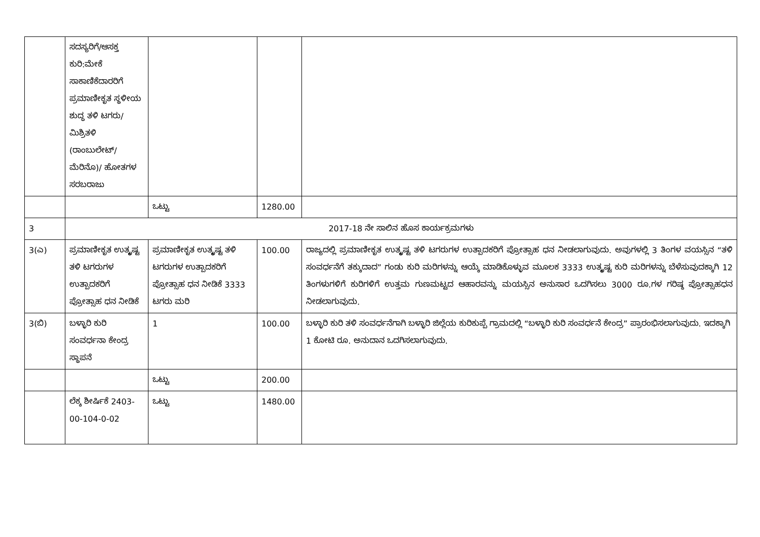| | ಸದಸ್ಯರಿಗೆ/ಆಸಕ್ತ ಕುರಿ:ಮೇಕೆ ಸಾಕಾಣಿಕೆದಾರರಿಗೆ ಪ್ರಮಾಣೀಕೃತ ಸ್ಥಳೀಯ ಶುದ್ಧ ತಳಿ ಟಗರು/ಮಿಶ್ರಿತಳಿ (ರಾಂಬುಲೇಟ್/ಮೆರಿನೊ)/ ಹೋತಗಳ ಸರಬರಾಜು | | | |
| | | ಒಟ್ಟು | 1280.00 | |
| 3 | 2017-18 ನೇ ಸಾಲಿನ ಹೊಸ ಕಾರ್ಯಕ್ರಮಗಳು | | | |
| 3(ಎ) | ಪ್ರಮಾಣೀಕೃತ ಉತ್ಕೃಷ್ಟ ತಳಿ ಟಗರುಗಳ ಉತ್ಪಾದಕರಿಗೆ ಪ್ರೋತ್ಸಾಹ ಧನ ನೀಡಿಕೆ | ಪ್ರಮಾಣೀಕೃತ ಉತ್ಕೃಷ್ಟ ತಳಿ ಟಗರುಗಳ ಉತ್ಪಾದಕರಿಗೆ ಪ್ರೋತ್ಸಾಹ ಧನ ನೀಡಿಕೆ 3333 ಟಗರು ಮರಿ | 100.00 | ರಾಜ್ಯದಲ್ಲಿ ಪ್ರಮಾಣೀಕೃತ ಉತ್ಕೃಷ್ಟ ತಳಿ ಟಗರುಗಳ ಉತ್ಪಾದಕರಿಗೆ ಪ್ರೋತ್ಸಾಹ ಧನ ನೀಡಲಾಗುವುದು. ಅವುಗಳಲ್ಲಿ 3 ತಿಂಗಳ ವಯಸ್ಸಿನ “ತಳಿ ಸಂವರ್ಧನೆಗೆ ತಕ್ಕುದಾದ” ಗಂಡು ಕುರಿ ಮರಿಗಳನ್ನು ಆಯ್ಕೆ ಮಾಡಿಕೊಳ್ಳುವ ಮೂಲಕ 3333 ಉತ್ಕೃಷ್ಟ ಕುರಿ ಮರಿಗಳನ್ನು ಬೆಳೆಸುವುದಕ್ಕಾಗಿ 12 ತಿಂಗಳುಗಳಿಗೆ ಕುರಿಗಳಿಗೆ ಉತ್ತಮ ಗುಣಮಟ್ಟದ ಆಹಾರವನ್ನು ಮಯಸ್ಸಿನ ಅನುಸಾರ ಒದಗಿಸಲು 3000 ರೂ.ಗಳ ಗರಿಷ್ಠ ಪ್ರೋತ್ಸಾಹಧನ ನೀಡಲಾಗುವುದು. |
| 3(ಬಿ) | ಬಳ್ಳಾರಿ ಕುರಿ ಸಂವರ್ಧನಾ ಕೇಂದ್ರ ಸ್ಥಾಪನೆ | 1 | 100.00 | ಬಳ್ಳಾರಿ ಕುರಿ ತಳಿ ಸಂವರ್ಧನೆಗಾಗಿ ಬಳ್ಳಾರಿ ಜಿಲ್ಲೆಯ ಕುರಿಕುಪ್ಪೆ ಗ್ರಾಮದಲ್ಲಿ “ಬಳ್ಳಾರಿ ಕುರಿ ಸಂವರ್ಧನೆ ಕೇಂದ್ರ” ಪ್ರಾರಂಭಿಸಲಾಗುವುದು. ಇದಕ್ಕಾಗಿ 1 ಕೋಟಿ ರೂ. ಅನುದಾನ ಒದಗಿಸಲಾಗುವುದು. |
| | | ಒಟ್ಟು | 200.00 | |
| | ಲೆಕ್ಕ ಶೀರ್ಷಿಕೆ 2403-00-104-0-02 | ಒಟ್ಟು | 1480.00 | |